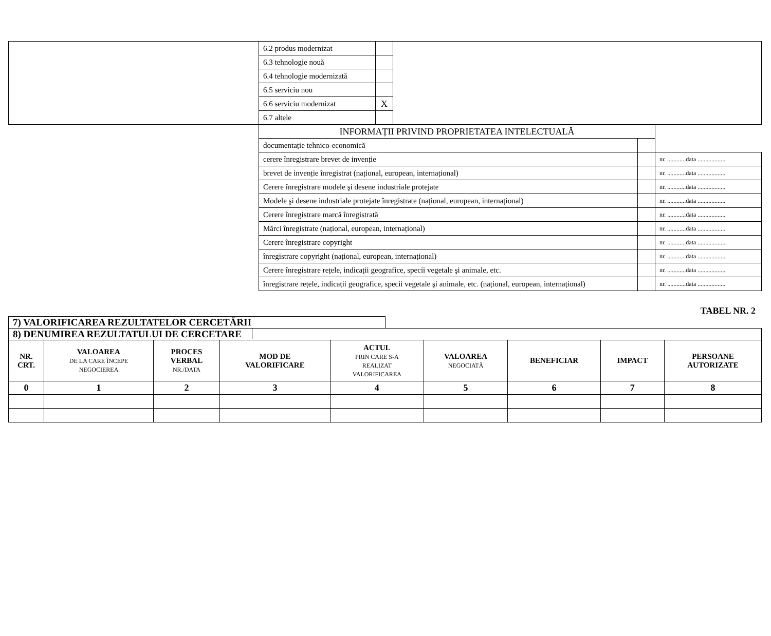| | 6.2 produs modernizat | | |
| | 6.3 tehnologie nouă | | |
| | 6.4 tehnologie modernizată | | |
| | 6.5 serviciu nou | | |
| | 6.6 serviciu modernizat | X | |
| | 6.7 altele | | |
| INFORMAȚII PRIVIND PROPRIETATEA INTELECTUALĂ | | |
| documentație tehnico-economică | | |
| cerere înregistrare brevet de invenție | | nr. ............data .................. |
| brevet de invenție înregistrat (național, european, internațional) | | nr. ............data .................. |
| Cerere înregistrare modele şi desene industriale protejate | | nr. ............data .................. |
| Modele şi desene industriale protejate înregistrate (național, european, internațional) | | nr. ............data .................. |
| Cerere înregistrare marcă înregistrată | | nr. ............data .................. |
| Mărci înregistrate (național, european, internațional) | | nr. ............data .................. |
| Cerere înregistrare copyright | | nr. ............data .................. |
| înregistrare copyright (național, european, internațional) | | nr. ............data .................. |
| Cerere înregistrare rețele, indicații geografice, specii vegetale şi animale, etc. | | nr. ............data .................. |
| înregistrare rețele, indicații geografice, specii vegetale şi animale, etc. (național, european, internațional) | | nr. ............data .................. |
TABEL NR. 2
7) VALORIFICAREA REZULTATELOR CERCETĂRII
| 8) DENUMIREA REZULTATULUI DE CERCETARE | | | | | | | | |
| NR. CRT. | VALOAREA DE LA CARE ÎNCEPE NEGOCIEREA | PROCES VERBAL NR./DATA | MOD DE VALORIFICARE | ACTUL PRIN CARE S-A REALIZAT VALORIFICAREA | VALOAREA NEGOCIATĂ | BENEFICIAR | IMPACT | PERSOANE AUTORIZATE |
| 0 | 1 | 2 | 3 | 4 | 5 | 6 | 7 | 8 |